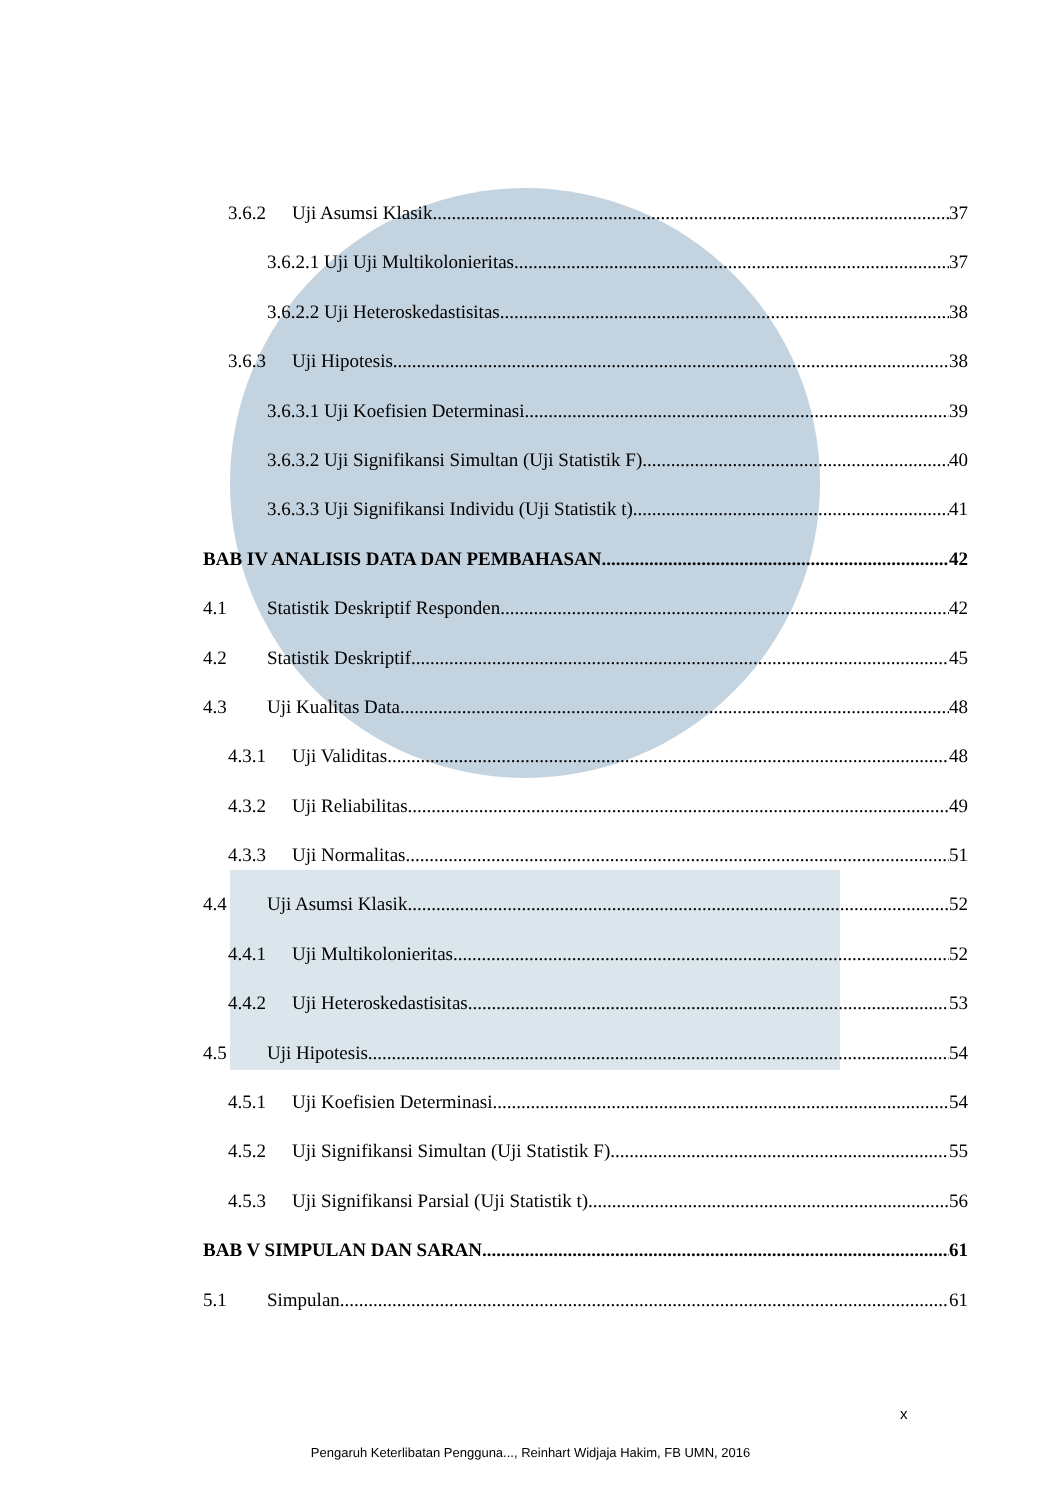3.6.2 Uji Asumsi Klasik 37
3.6.2.1 Uji Uji Multikolonieritas 37
3.6.2.2 Uji Heteroskedastisitas 38
3.6.3 Uji Hipotesis 38
3.6.3.1 Uji Koefisien Determinasi 39
3.6.3.2 Uji Signifikansi Simultan (Uji Statistik F) 40
3.6.3.3 Uji Signifikansi Individu (Uji Statistik t) 41
BAB IV ANALISIS DATA DAN PEMBAHASAN 42
4.1 Statistik Deskriptif Responden 42
4.2 Statistik Deskriptif 45
4.3 Uji Kualitas Data 48
4.3.1 Uji Validitas 48
4.3.2 Uji Reliabilitas 49
4.3.3 Uji Normalitas 51
4.4 Uji Asumsi Klasik 52
4.4.1 Uji Multikolonieritas 52
4.4.2 Uji Heteroskedastisitas 53
4.5 Uji Hipotesis 54
4.5.1 Uji Koefisien Determinasi 54
4.5.2 Uji Signifikansi Simultan (Uji Statistik F) 55
4.5.3 Uji Signifikansi Parsial (Uji Statistik t) 56
BAB V SIMPULAN DAN SARAN 61
5.1 Simpulan 61
x
Pengaruh Keterlibatan Pengguna..., Reinhart Widjaja Hakim, FB UMN, 2016